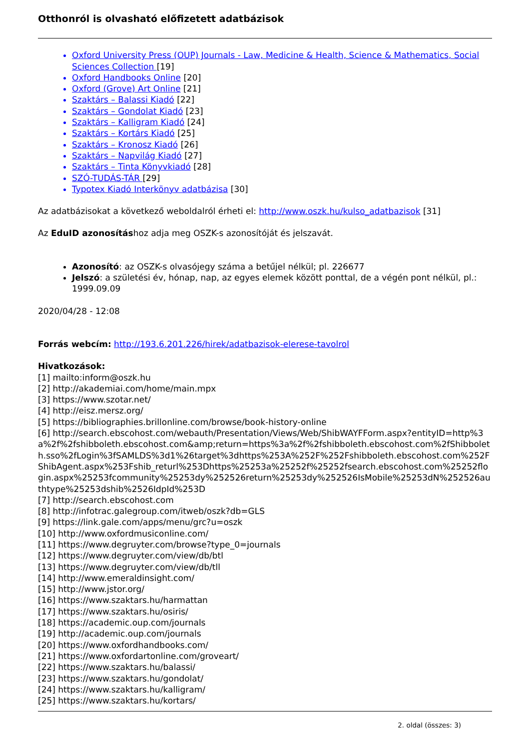Otthonról is olvasható előfizetett adatbázisok
Oxford University Press (OUP) Journals - Law, Medicine & Health, Science & Mathematics, Social Sciences Collection [19]
Oxford Handbooks Online [20]
Oxford (Grove) Art Online [21]
Szaktárs – Balassi Kiadó [22]
Szaktárs – Gondolat Kiadó [23]
Szaktárs – Kalligram Kiadó [24]
Szaktárs – Kortárs Kiadó [25]
Szaktárs – Kronosz Kiadó [26]
Szaktárs – Napvilág Kiadó [27]
Szaktárs – Tinta Könyvkiadó [28]
SZÓ-TUDÁS-TÁR [29]
Typotex Kiadó Interkönyv adatbázisa [30]
Az adatbázisokat a következő weboldalról érheti el: http://www.oszk.hu/kulso_adatbazisok [31]
Az EduID azonosításhoz adja meg OSZK-s azonosítóját és jelszavát.
Azonosító: az OSZK-s olvasójegy száma a betűjel nélkül; pl. 226677
Jelszó: a születési év, hónap, nap, az egyes elemek között ponttal, de a végén pont nélkül, pl.: 1999.09.09
2020/04/28 - 12:08
Forrás webcím: http://193.6.201.226/hirek/adatbazisok-elerese-tavolrol
Hivatkozások:
[1] mailto:inform@oszk.hu
[2] http://akademiai.com/home/main.mpx
[3] https://www.szotar.net/
[4] http://eisz.mersz.org/
[5] https://bibliographies.brillonline.com/browse/book-history-online
[6] http://search.ebscohost.com/webauth/Presentation/Views/Web/ShibWAYFForm.aspx?entityID=http%3a%2f%2fshibboleth.ebscohost.com&amp;return=https%3a%2f%2fshibboleth.ebscohost.com%2fShibboleth.sso%2fLogin%3fSAMLDS%3d1%26target%3dhttps%253A%252F%252Fshibboleth.ebscohost.com%252FShibAgent.aspx%253Fshib_returl%253Dhttps%25253a%25252f%25252fsearch.ebscohost.com%25252flogin.aspx%25253fcommunity%25253dy%252526return%25253dy%252526IsMobile%25253dN%252526authtype%25253dshib%2526IdpId%253D
[7] http://search.ebscohost.com
[8] http://infotrac.galegroup.com/itweb/oszk?db=GLS
[9] https://link.gale.com/apps/menu/grc?u=oszk
[10] http://www.oxfordmusiconline.com/
[11] https://www.degruyter.com/browse?type_0=journals
[12] https://www.degruyter.com/view/db/btl
[13] https://www.degruyter.com/view/db/tll
[14] http://www.emeraldinsight.com/
[15] http://www.jstor.org/
[16] https://www.szaktars.hu/harmattan
[17] https://www.szaktars.hu/osiris/
[18] https://academic.oup.com/journals
[19] http://academic.oup.com/journals
[20] https://www.oxfordhandbooks.com/
[21] https://www.oxfordartonline.com/groveart/
[22] https://www.szaktars.hu/balassi/
[23] https://www.szaktars.hu/gondolat/
[24] https://www.szaktars.hu/kalligram/
[25] https://www.szaktars.hu/kortars/
2. oldal (összes: 3)